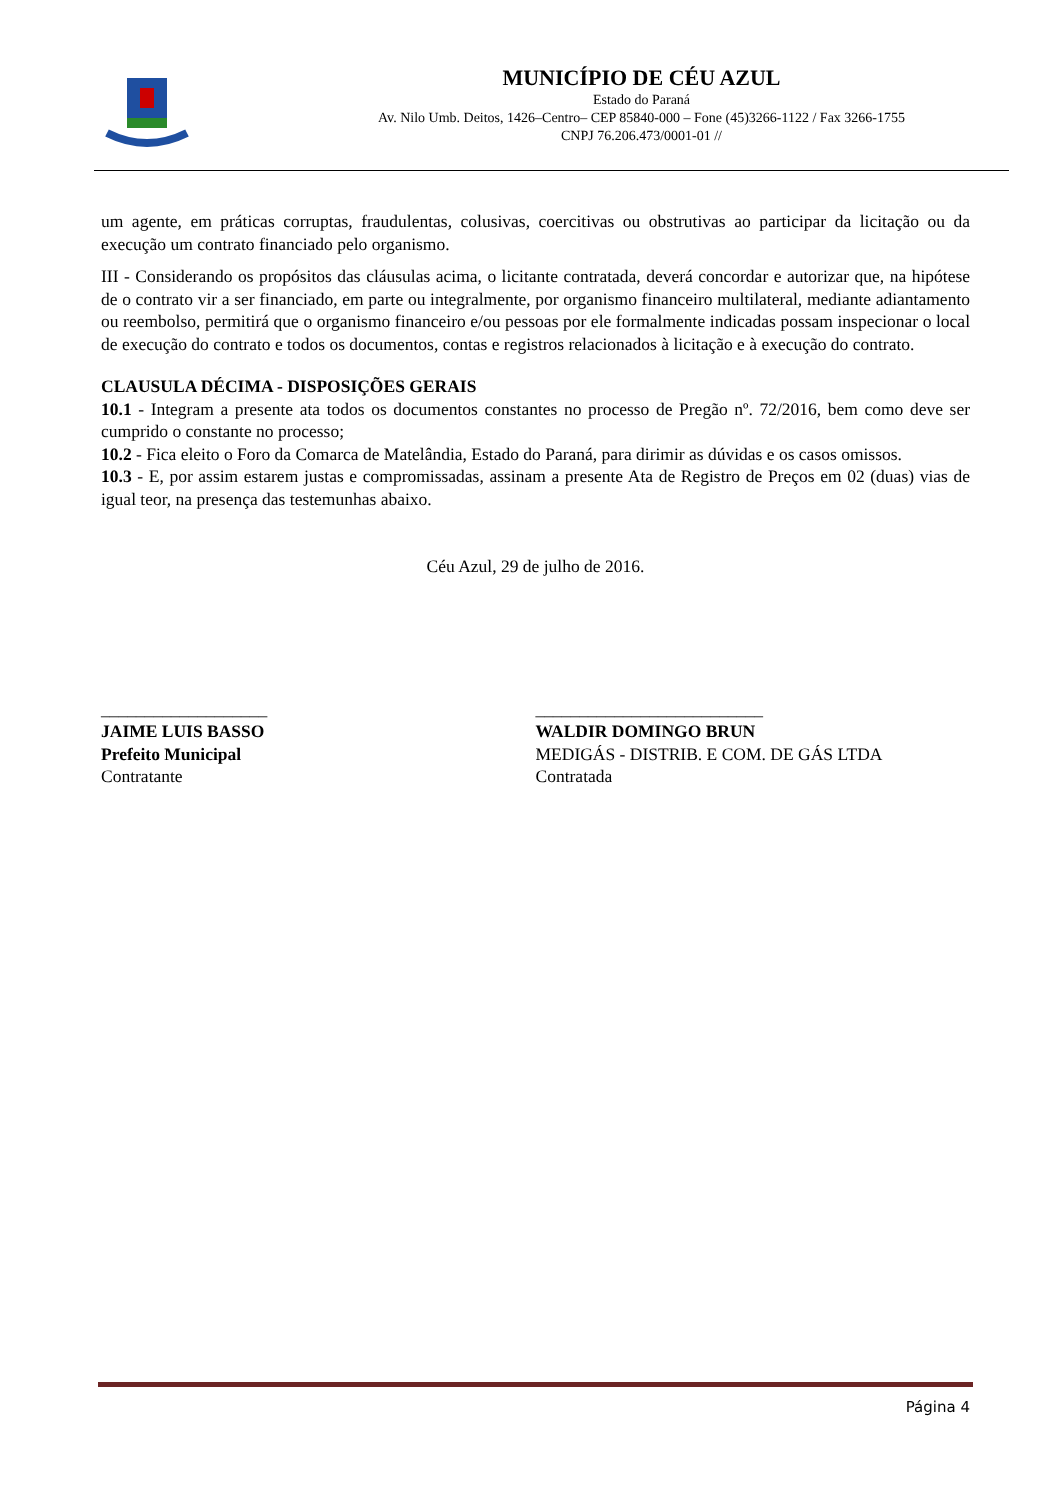MUNICÍPIO DE CÉU AZUL
Estado do Paraná
Av. Nilo Umb. Deitos, 1426–Centro– CEP 85840-000 – Fone (45)3266-1122 / Fax 3266-1755
CNPJ 76.206.473/0001-01 //
um agente, em práticas corruptas, fraudulentas, colusivas, coercitivas ou obstrutivas ao participar da licitação ou da execução um contrato financiado pelo organismo.
III - Considerando os propósitos das cláusulas acima, o licitante contratada, deverá concordar e autorizar que, na hipótese de o contrato vir a ser financiado, em parte ou integralmente, por organismo financeiro multilateral, mediante adiantamento ou reembolso, permitirá que o organismo financeiro e/ou pessoas por ele formalmente indicadas possam inspecionar o local de execução do contrato e todos os documentos, contas e registros relacionados à licitação e à execução do contrato.
CLAUSULA DÉCIMA - DISPOSIÇÕES GERAIS
10.1 - Integram a presente ata todos os documentos constantes no processo de Pregão nº. 72/2016, bem como deve ser cumprido o constante no processo;
10.2 - Fica eleito o Foro da Comarca de Matelândia, Estado do Paraná, para dirimir as dúvidas e os casos omissos.
10.3 - E, por assim estarem justas e compromissadas, assinam a presente Ata de Registro de Preços em 02 (duas) vias de igual teor, na presença das testemunhas abaixo.
Céu Azul, 29 de julho de 2016.
___________________
JAIME LUIS BASSO
Prefeito Municipal
Contratante
__________________________
WALDIR DOMINGO BRUN
MEDIGÁS - DISTRIB. E COM. DE GÁS LTDA
Contratada
Página 4